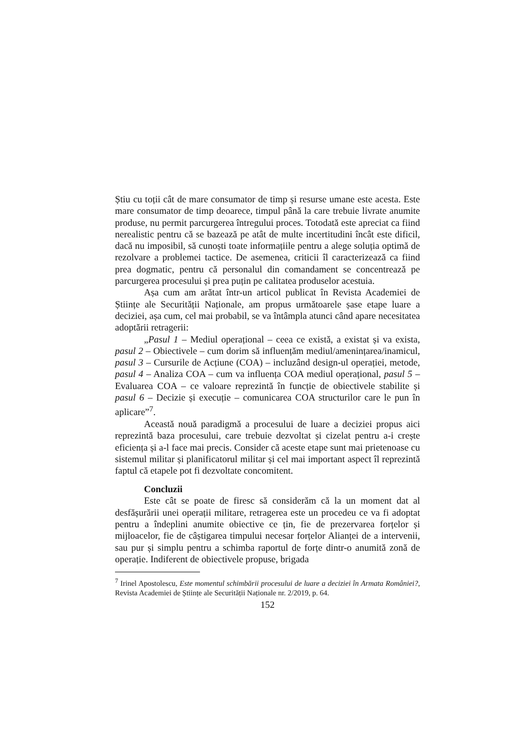Știu cu toții cât de mare consumator de timp și resurse umane este acesta. Este mare consumator de timp deoarece, timpul până la care trebuie livrate anumite produse, nu permit parcurgerea întregului proces. Totodată este apreciat ca fiind nerealistic pentru că se bazează pe atât de multe incertitudini încât este dificil, dacă nu imposibil, să cunoști toate informațiile pentru a alege soluția optimă de rezolvare a problemei tactice. De asemenea, criticii îl caracterizează ca fiind prea dogmatic, pentru că personalul din comandament se concentrează pe parcurgerea procesului și prea puțin pe calitatea produselor acestuia.
Așa cum am arătat într-un articol publicat în Revista Academiei de Științe ale Securității Naționale, am propus următoarele șase etape luare a deciziei, așa cum, cel mai probabil, se va întâmpla atunci când apare necesitatea adoptării retragerii:
„Pasul 1 – Mediul operațional – ceea ce există, a existat și va exista, pasul 2 – Obiectivele – cum dorim să influențăm mediul/amenințarea/inamicul, pasul 3 – Cursurile de Acțiune (COA) – incluzând design-ul operației, metode, pasul 4 – Analiza COA – cum va influența COA mediul operațional, pasul 5 – Evaluarea COA – ce valoare reprezintă în funcție de obiectivele stabilite și pasul 6 – Decizie și execuție – comunicarea COA structurilor care le pun în aplicare”<sup>7</sup>.
Această nouă paradigmă a procesului de luare a deciziei propus aici reprezintă baza procesului, care trebuie dezvoltat și cizelat pentru a-i crește eficiența și a-l face mai precis. Consider că aceste etape sunt mai prietenoase cu sistemul militar și planificatorul militar și cel mai important aspect îl reprezintă faptul că etapele pot fi dezvoltate concomitent.
Concluzii
Este cât se poate de firesc să considerăm că la un moment dat al desfășurării unei operații militare, retragerea este un procedeu ce va fi adoptat pentru a îndeplini anumite obiective ce țin, fie de prezervarea forțelor și mijloacelor, fie de câștigarea timpului necesar forțelor Alianței de a intervenii, sau pur și simplu pentru a schimba raportul de forțe dintr-o anumită zonă de operație. Indiferent de obiectivele propuse, brigada
<sup>7</sup> Irinel Apostolescu, Este momentul schimbării procesului de luare a deciziei în Armata României?, Revista Academiei de Științe ale Securității Naționale nr. 2/2019, p. 64.
152